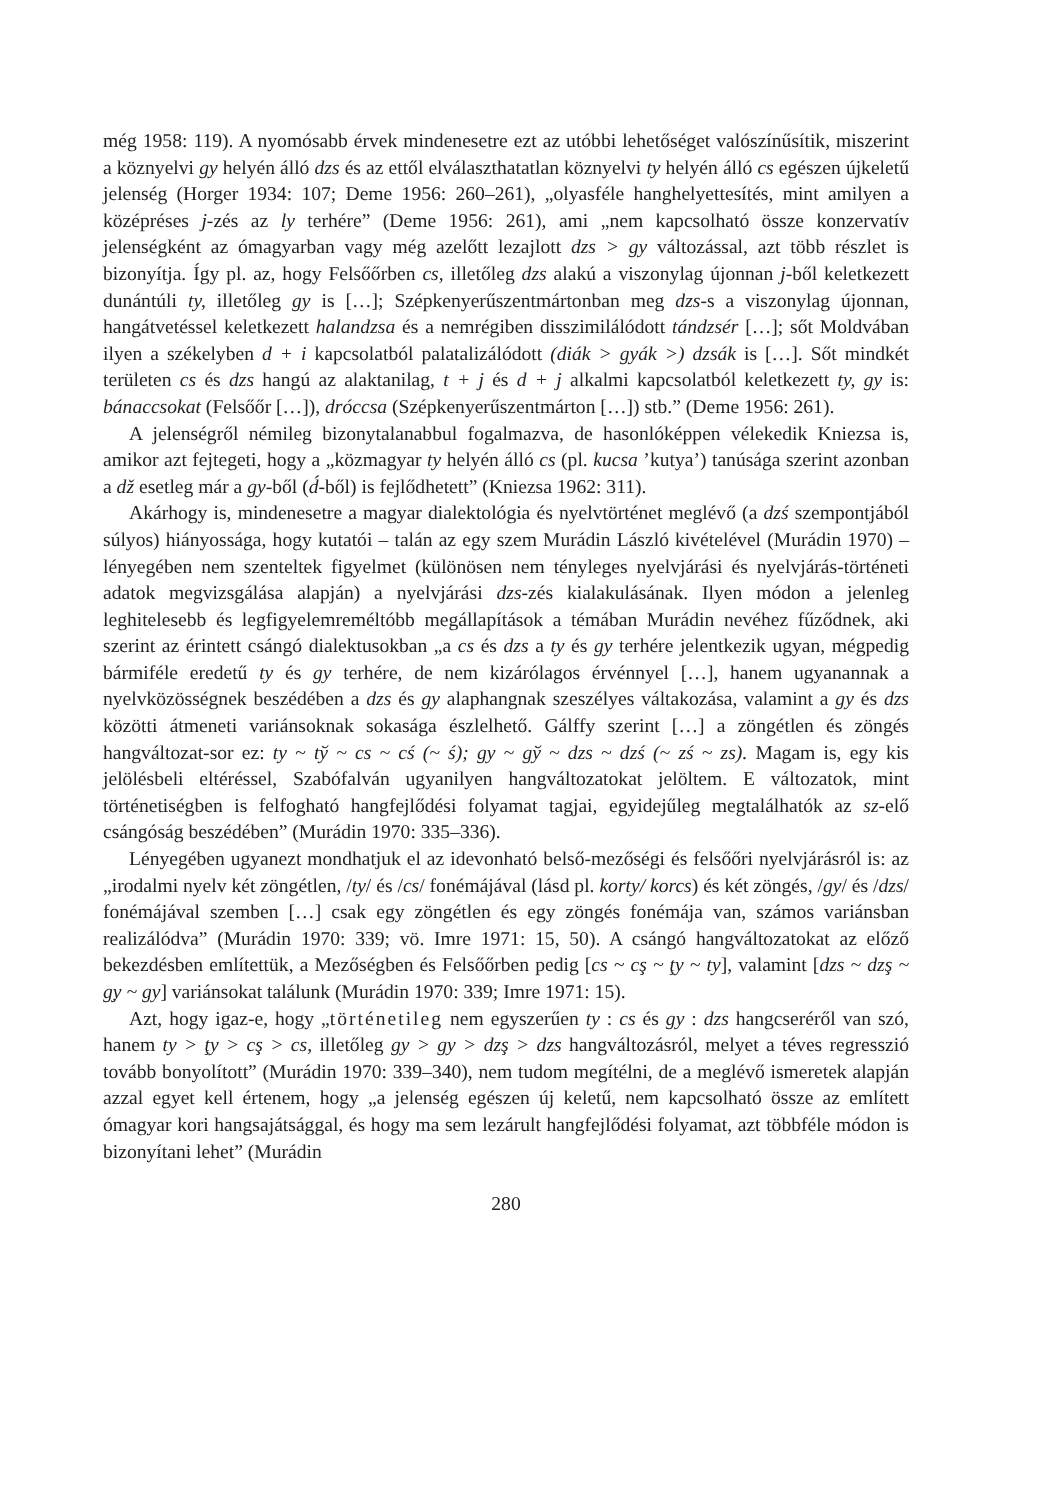még 1958: 119). A nyomósabb érvek mindenesetre ezt az utóbbi lehetőséget valószínűsítik, miszerint a köznyelvi gy helyén álló dzs és az ettől elválaszthatatlan köznyelvi ty helyén álló cs egészen újkeletű jelenség (Horger 1934: 107; Deme 1956: 260–261), „olyasféle hanghelyettesítés, mint amilyen a középréses j-zés az ly terhére” (Deme 1956: 261), ami „nem kapcsolható össze konzervatív jelenségként az ómagyarban vagy még azelőtt lezajlott dzs > gy változással, azt több részlet is bizonyítja. Így pl. az, hogy Felsőőrben cs, illetőleg dzs alakú a viszonylag újonnan j-ből keletkezett dunántúli ty, illetőleg gy is […]; Szépkenyerűszentmártonban meg dzs-s a viszonylag újonnan, hangátvetéssel keletkezett halandzsa és a nemrégiben disszimilálódott tándzsér […]; sőt Moldvában ilyen a székelyben d + i kapcsolatból palatalizálódott (diák > gyák >) dzsák is […]. Sőt mindkét területen cs és dzs hangú az alaktanilag, t + j és d + j alkalmi kapcsolatból keletkezett ty, gy is: bánaccsokat (Felsőőr […]), dróccsa (Szépkenyerűszentmárton […]) stb.” (Deme 1956: 261).
A jelenségről némileg bizonytalanabbul fogalmazva, de hasonlóképpen vélekedik Kniezsa is, amikor azt fejtegeti, hogy a „közmagyar ty helyén álló cs (pl. kucsa ’kutya’) tanúsága szerint azonban a dž esetleg már a gy-ből (d́-ből) is fejlődhetett” (Kniezsa 1962: 311).
Akárhogy is, mindenesetre a magyar dialektológia és nyelvtörténet meglévő (a dzś szempontjából súlyos) hiányossága, hogy kutatói – talán az egy szem Murádin László kivételével (Murádin 1970) – lényegében nem szenteltek figyelmet (különösen nem tényleges nyelvjárási és nyelvjárás-történeti adatok megvizsgálása alapján) a nyelvjárási dzs-zés kialakulásának. Ilyen módon a jelenleg leghitelesebb és legfigyelemreméltóbb megállapítások a témában Murádin nevéhez fűződnek, aki szerint az érintett csángó dialektusokban „a cs és dzs a ty és gy terhére jelentkezik ugyan, mégpedig bármiféle eredetű ty és gy terhére, de nem kizárólagos érvénnyel […], hanem ugyanannak a nyelvközösségnek beszédében a dzs és gy alaphangnak szeszélyes váltakozása, valamint a gy és dzs közötti átmeneti variánsoknak sokasága észlelhető. Gálffy szerint […] a zöngétlen és zöngés hangváltozat-sor ez: ty ~ tў ~ cs ~ cś (~ ś); gy ~ gў ~ dzs ~ dzś (~ zś ~ zs). Magam is, egy kis jelölésbeli eltéréssel, Szabófalván ugyanilyen hangváltozatokat jelöltem. E változatok, mint történetiségben is felfogható hangfejlődési folyamat tagjai, egyidejűleg megtalálhatók az sz-elő csángóság beszédében” (Murádin 1970: 335–336).
Lényegében ugyanezt mondhatjuk el az idevonható belső-mezőségi és felsőőri nyelvjárásról is: az „irodalmi nyelv két zöngétlen, /ty/ és /cs/ fonémájával (lásd pl. korty/ korcs) és két zöngés, /gy/ és /dzs/ fonémájával szemben […] csak egy zöngétlen és egy zöngés fonémája van, számos variánsban realizálódva” (Murádin 1970: 339; vö. Imre 1971: 15, 50). A csángó hangváltozatokat az előző bekezdésben említettük, a Mezőségben és Felsőőrben pedig [cs ~ cş ~ ţy ~ ty], valamint [dzs ~ dzş ~ g̦y ~ gy] variánsokat találunk (Murádin 1970: 339; Imre 1971: 15).
Azt, hogy igaz-e, hogy „történetileg nem egyszerűen ty : cs és gy : dzs hangcseréről van szó, hanem ty > ţy > cş > cs, illetőleg gy > gy > dzş > dzs hangváltozásról, melyet a téves regresszió tovább bonyolított” (Murádin 1970: 339–340), nem tudom megítélni, de a meglévő ismeretek alapján azzal egyet kell értenem, hogy „a jelenség egészen új keletű, nem kapcsolható össze az említett ómagyar kori hangsajátsággal, és hogy ma sem lezárult hangfejlődési folyamat, azt többféle módon is bizonyítani lehet” (Murádin
280